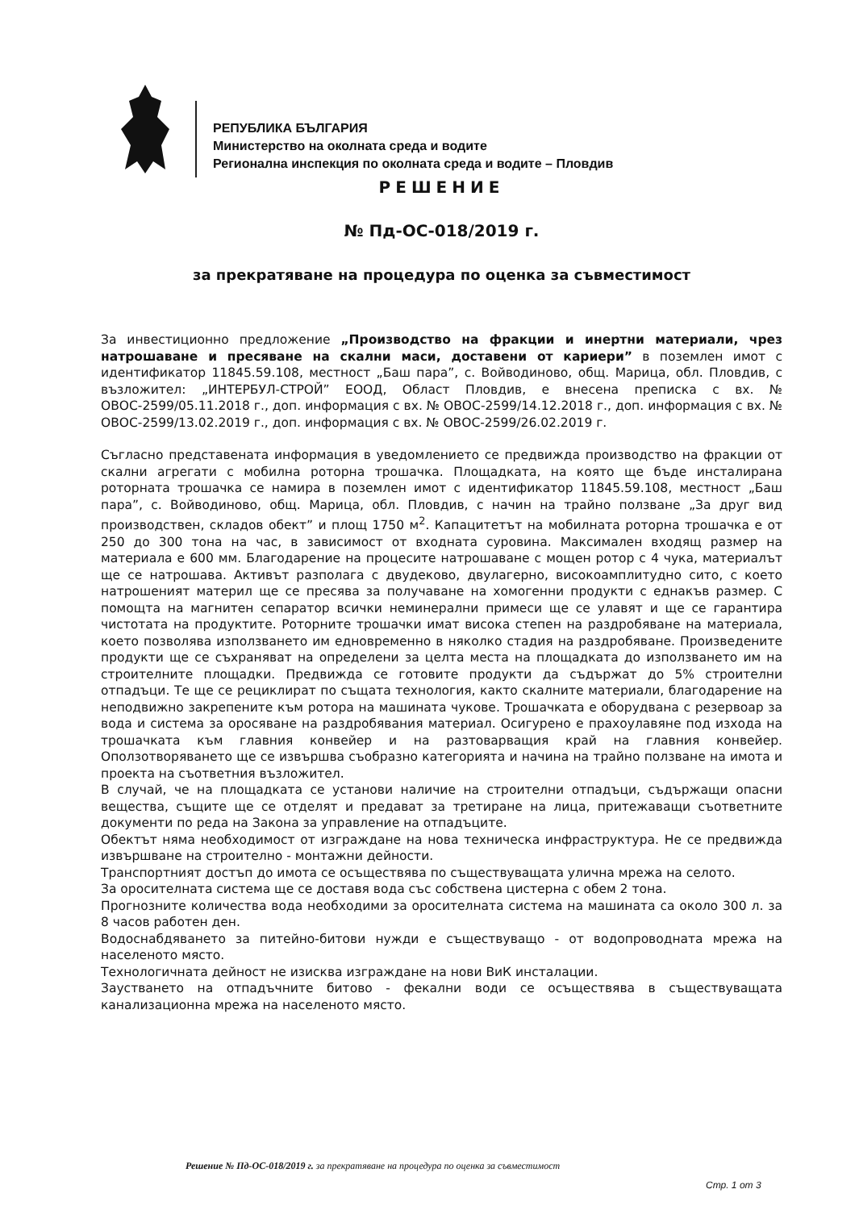РЕПУБЛИКА БЪЛГАРИЯ
Министерство на околната среда и водите
Регионална инспекция по околната среда и водите – Пловдив
РЕШЕНИЕ
№ Пд-ОС-018/2019 г.
за прекратяване на процедура по оценка за съвместимост
За инвестиционно предложение „Производство на фракции и инертни материали, чрез натрошаване и пресяване на скални маси, доставени от кариери” в поземлен имот с идентификатор 11845.59.108, местност „Баш пара”, с. Войводиново, общ. Марица, обл. Пловдив, с възложител: „ИНТЕРБУЛ-СТРОЙ” ЕООД, Област Пловдив, е внесена преписка с вх. № ОВОС-2599/05.11.2018 г., доп. информация с вх. № ОВОС-2599/14.12.2018 г., доп. информация с вх. № ОВОС-2599/13.02.2019 г., доп. информация с вх. № ОВОС-2599/26.02.2019 г.
Съгласно представената информация в уведомлението се предвижда производство на фракции от скални агрегати с мобилна роторна трошачка. Площадката, на която ще бъде инсталирана роторната трошачка се намира в поземлен имот с идентификатор 11845.59.108, местност „Баш пара”, с. Войводиново, общ. Марица, обл. Пловдив, с начин на трайно ползване „За друг вид производствен, складов обект” и площ 1750 м<sup>2</sup>. Капацитетът на мобилната роторна трошачка е от 250 до 300 тона на час, в зависимост от входната суровина. Максимален входящ размер на материала е 600 мм. Благодарение на процесите натрошаване с мощен ротор с 4 чука, материалът ще се натрошава. Активът разполага с двудеково, двулагерно, високоамплитудно сито, с което натрошеният материл ще се пресява за получаване на хомогенни продукти с еднакъв размер. С помощта на магнитен сепаратор всички неминерални примеси ще се улавят и ще се гарантира чистотата на продуктите. Роторните трошачки имат висока степен на раздробяване на материала, което позволява използването им едновременно в няколко стадия на раздробяване. Произведените продукти ще се съхраняват на определени за целта места на площадката до използването им на строителните площадки. Предвижда се готовите продукти да съдържат до 5% строителни отпадъци. Те ще се рециклират по същата технология, както скалните материали, благодарение на неподвижно закрепените към ротора на машината чукове. Трошачката е оборудвана с резервоар за вода и система за оросяване на раздробявания материал. Осигурено е прахоулавяне под изхода на трошачката към главния конвейер и на разтоварващия край на главния конвейер. Оползотворяването ще се извършва съобразно категорията и начина на трайно ползване на имота и проекта на съответния възложител.
В случай, че на площадката се установи наличие на строителни отпадъци, съдържащи опасни вещества, същите ще се отделят и предават за третиране на лица, притежаващи съответните документи по реда на Закона за управление на отпадъците.
Обектът няма необходимост от изграждане на нова техническа инфраструктура. Не се предвижда извършване на строително - монтажни дейности.
Транспортният достъп до имота се осъществява по съществуващата улична мрежа на селото.
За оросителната система ще се доставя вода със собствена цистерна с обем 2 тона.
Прогнозните количества вода необходими за оросителната система на машината са около 300 л. за 8 часов работен ден.
Водоснабдяването за питейно-битови нужди е съществуващо - от водопроводната мрежа на населеното място.
Технологичната дейност не изисква изграждане на нови ВиК инсталации.
Заустването на отпадъчните битово - фекални води се осъществява в съществуващата канализационна мрежа на населеното място.
Решение № Пд-ОС-018/2019 г. за прекратяване на процедура по оценка за съвместимост
Стр. 1 от 3